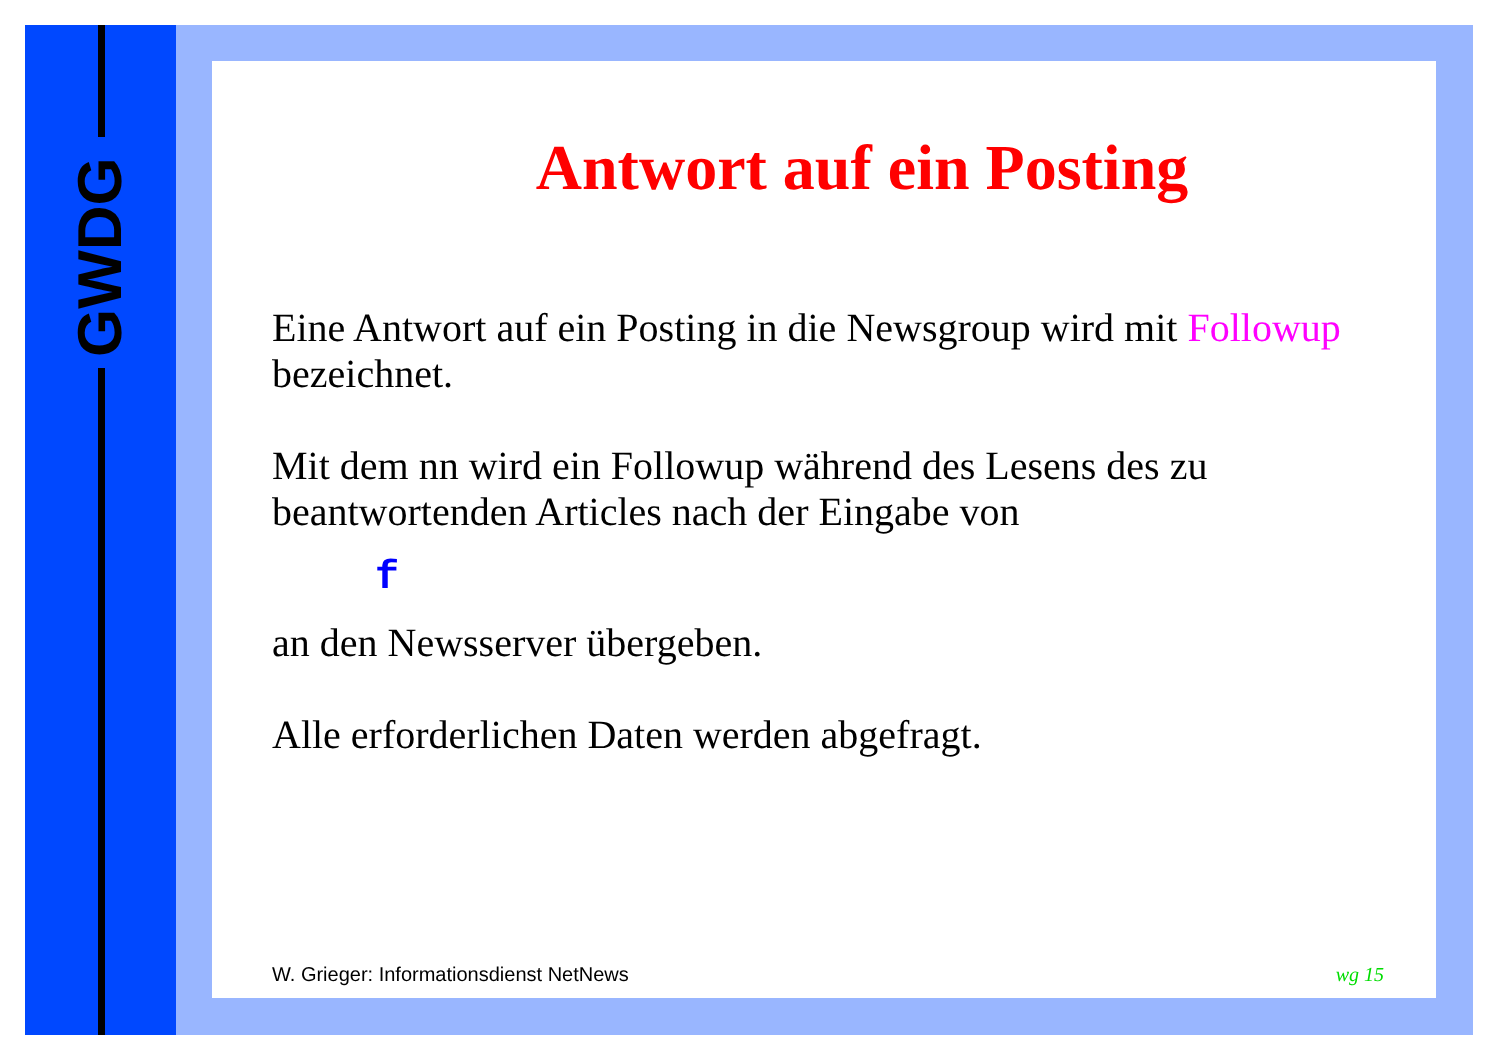GWDG
Antwort auf ein Posting
Eine Antwort auf ein Posting in die Newsgroup wird mit Followup bezeichnet.
Mit dem nn wird ein Followup während des Lesens des zu beantwortenden Articles nach der Eingabe von
f
an den Newsserver übergeben.
Alle erforderlichen Daten werden abgefragt.
W. Grieger: Informationsdienst NetNews
wg 15